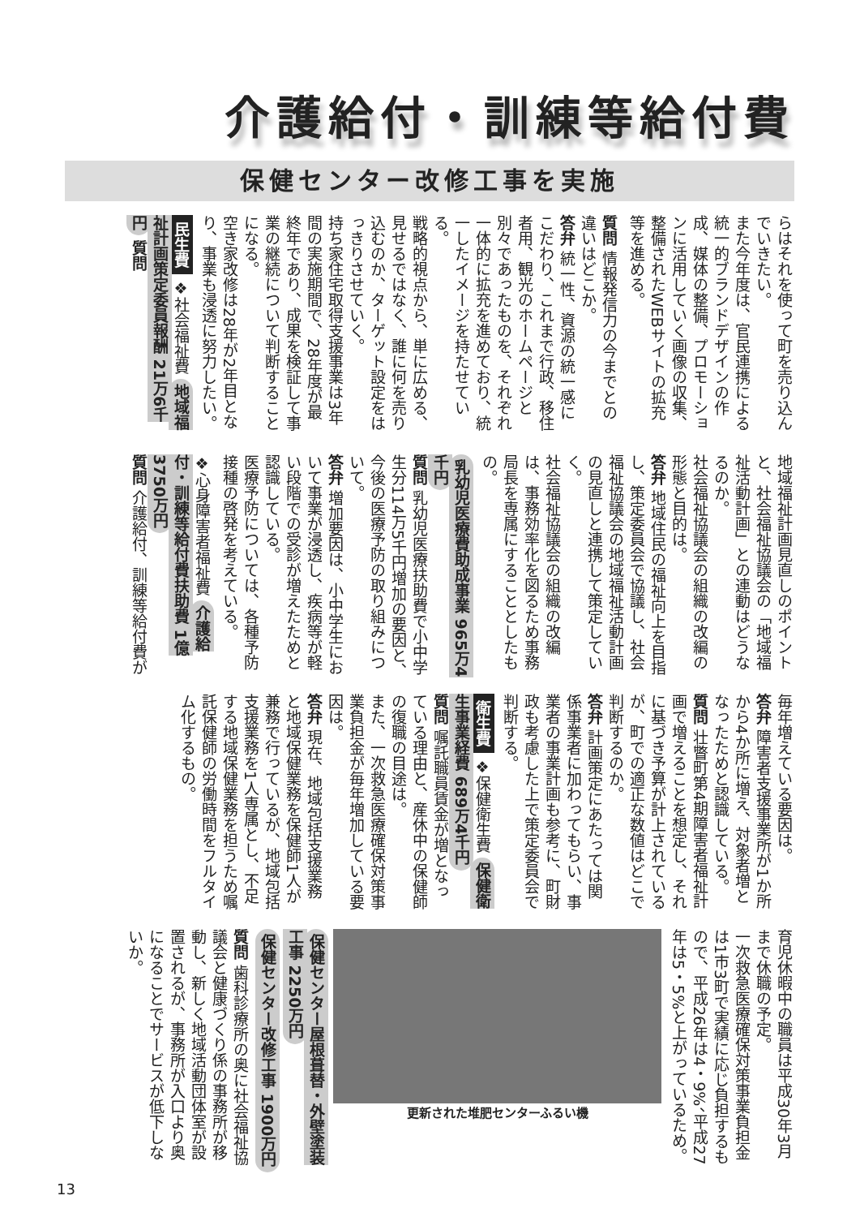介護給付・訓練等給付費
保健センター改修工事を実施
らはそれを使って町を売り込んでいきたい。
また今年度は、官民連携による統一的ブランドデザインの作成、媒体の整備、プロモーションに活用していく画像の収集、整備されたWEBサイトの拡充等を進める。
質問 情報発信力の今までとの違いはどこか。
答弁 統一性、資源の統一感にこだわり、これまで行政、移住者用、観光のホームページと別々であったものを、それぞれ一体的に拡充を進めており、統一したイメージを持たせている。
戦略的視点から、単に広める、見せるではなく、誰に何を売り込むのか、ターゲット設定をはっきりさせていく。
持ち家住宅取得支援事業は3年間の実施期間で、28年度が最終年であり、成果を検証して事業の継続について判断することになる。
空き家改修は28年が2年目となり、事業も浸透に努力したい。
民生費 ❖社会福祉費 地域福祉計画策定委員報酬 21万6千円 質問
地域福祉計画見直しのポイントと、社会福祉協議会の「地域福祉活動計画」との連動はどうなるのか。
社会福祉協議会の組織の改編の形態と目的は。
答弁 地域住民の福祉向上を目指し、策定委員会で協議し、社会福祉協議会の地域福祉活動計画の見直しと連携して策定していく。
社会福祉協議会の組織の改編は、事務効率化を図るため事務局長を専属にすることとしたもの。
乳幼児医療費助成事業 965万4千円
質問 乳幼児医療扶助費で小中学生分114万5千円増加の要因と、今後の医療予防の取り組みについて。
答弁 増加要因は、小中学生において事業が浸透し、疾病等が軽い段階での受診が増えたためと認識している。
医療予防については、各種予防接種の啓発を考えている。
❖心身障害者福祉費 介護給付・訓練等給付費扶助費 1億3750万円
質問 介護給付、訓練等給付費が
毎年増えている要因は。
答弁 障害者支援事業所が1か所から4か所に増え、対象者増となったためと認識している。
質問 壮瞥町第4期障害者福祉計画で増えることを想定し、それに基づき予算が計上されているが、町での適正な数値はどこで判断するのか。
答弁 計画策定にあたっては関係事業者に加わってもらい、事業者の事業計画も参考に、町財政も考慮した上で策定委員会で判断する。
衛生費 ❖保健衛生費 保健衛生事業経費 689万4千円
質問 嘱託職員賃金が増となっている理由と、産休中の保健師の復職の目途は。
また、一次救急医療確保対策事業負担金が毎年増加している要因は。
答弁 現在、地域包括支援業務と地域保健業務を保健師1人が兼務で行っているが、地域包括支援業務を1人専属とし、不足する地域保健業務を担うため嘱託保健師の労働時間をフルタイム化するもの。
育児休暇中の職員は平成30年3月まで休職の予定。
一次救急医療確保対策事業負担金は1市3町で実績に応じ負担するもので、平成26年は4・9%、平成27年は5・5%と上がっているため。
更新された堆肥センターふるい機
保健センター屋根葺替・外壁塗装工事 2250万円
保健センター改修工事 1900万円
質問 歯科診療所の奥に社会福祉協議会と健康づくり係の事務所が移動し、新しく地域活動団体室が設置されるが、事務所が入口より奥になることでサービスが低下しないか。
13